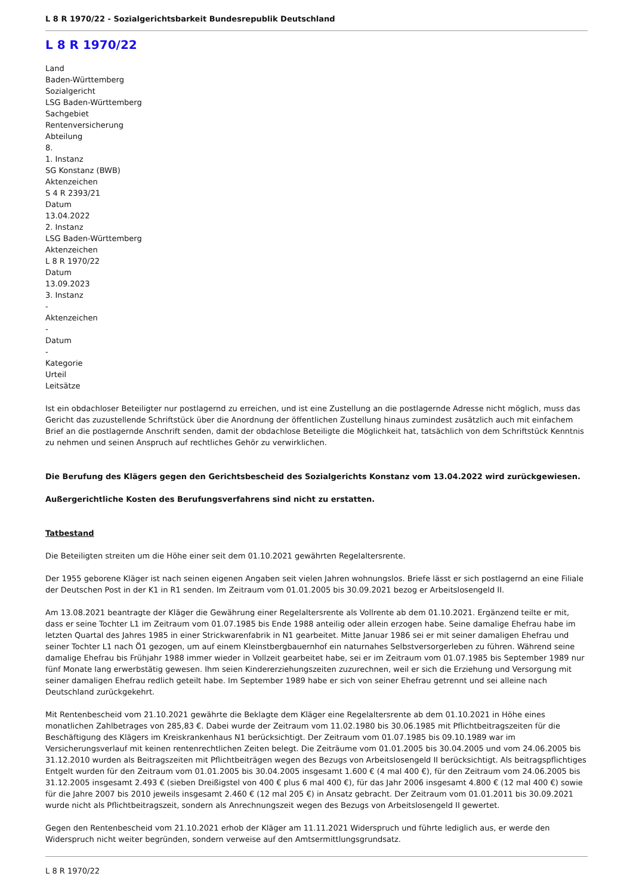L 8 R 1970/22 - Sozialgerichtsbarkeit Bundesrepublik Deutschland
L 8 R 1970/22
Land
Baden-Württemberg
Sozialgericht
LSG Baden-Württemberg
Sachgebiet
Rentenversicherung
Abteilung
8.
1. Instanz
SG Konstanz (BWB)
Aktenzeichen
S 4 R 2393/21
Datum
13.04.2022
2. Instanz
LSG Baden-Württemberg
Aktenzeichen
L 8 R 1970/22
Datum
13.09.2023
3. Instanz
-
Aktenzeichen
-
Datum
-
Kategorie
Urteil
Leitsätze
Ist ein obdachloser Beteiligter nur postlagernd zu erreichen, und ist eine Zustellung an die postlagernde Adresse nicht möglich, muss das Gericht das zuzustellende Schriftstück über die Anordnung der öffentlichen Zustellung hinaus zumindest zusätzlich auch mit einfachem Brief an die postlagernde Anschrift senden, damit der obdachlose Beteiligte die Möglichkeit hat, tatsächlich von dem Schriftstück Kenntnis zu nehmen und seinen Anspruch auf rechtliches Gehör zu verwirklichen.
Die Berufung des Klägers gegen den Gerichtsbescheid des Sozialgerichts Konstanz vom 13.04.2022 wird zurückgewiesen.
Außergerichtliche Kosten des Berufungsverfahrens sind nicht zu erstatten.
Tatbestand
Die Beteiligten streiten um die Höhe einer seit dem 01.10.2021 gewährten Regelaltersrente.
Der 1955 geborene Kläger ist nach seinen eigenen Angaben seit vielen Jahren wohnungslos. Briefe lässt er sich postlagernd an eine Filiale der Deutschen Post in der K1 in R1 senden. Im Zeitraum vom 01.01.2005 bis 30.09.2021 bezog er Arbeitslosengeld II.
Am 13.08.2021 beantragte der Kläger die Gewährung einer Regelaltersrente als Vollrente ab dem 01.10.2021. Ergänzend teilte er mit, dass er seine Tochter L1 im Zeitraum vom 01.07.1985 bis Ende 1988 anteilig oder allein erzogen habe. Seine damalige Ehefrau habe im letzten Quartal des Jahres 1985 in einer Strickwarenfabrik in N1 gearbeitet. Mitte Januar 1986 sei er mit seiner damaligen Ehefrau und seiner Tochter L1 nach Ö1 gezogen, um auf einem Kleinstbergbauernhof ein naturnahes Selbstversorgerleben zu führen. Während seine damalige Ehefrau bis Frühjahr 1988 immer wieder in Vollzeit gearbeitet habe, sei er im Zeitraum vom 01.07.1985 bis September 1989 nur fünf Monate lang erwerbstätig gewesen. Ihm seien Kindererziehungszeiten zuzurechnen, weil er sich die Erziehung und Versorgung mit seiner damaligen Ehefrau redlich geteilt habe. Im September 1989 habe er sich von seiner Ehefrau getrennt und sei alleine nach Deutschland zurückgekehrt.
Mit Rentenbescheid vom 21.10.2021 gewährte die Beklagte dem Kläger eine Regelaltersrente ab dem 01.10.2021 in Höhe eines monatlichen Zahlbetrages von 285,83 €. Dabei wurde der Zeitraum vom 11.02.1980 bis 30.06.1985 mit Pflichtbeitragszeiten für die Beschäftigung des Klägers im Kreiskrankenhaus N1 berücksichtigt. Der Zeitraum vom 01.07.1985 bis 09.10.1989 war im Versicherungsverlauf mit keinen rentenrechtlichen Zeiten belegt. Die Zeiträume vom 01.01.2005 bis 30.04.2005 und vom 24.06.2005 bis 31.12.2010 wurden als Beitragszeiten mit Pflichtbeiträgen wegen des Bezugs von Arbeitslosengeld II berücksichtigt. Als beitragspflichtiges Entgelt wurden für den Zeitraum vom 01.01.2005 bis 30.04.2005 insgesamt 1.600 € (4 mal 400 €), für den Zeitraum vom 24.06.2005 bis 31.12.2005 insgesamt 2.493 € (sieben Dreißigstel von 400 € plus 6 mal 400 €), für das Jahr 2006 insgesamt 4.800 € (12 mal 400 €) sowie für die Jahre 2007 bis 2010 jeweils insgesamt 2.460 € (12 mal 205 €) in Ansatz gebracht. Der Zeitraum vom 01.01.2011 bis 30.09.2021 wurde nicht als Pflichtbeitragszeit, sondern als Anrechnungszeit wegen des Bezugs von Arbeitslosengeld II gewertet.
Gegen den Rentenbescheid vom 21.10.2021 erhob der Kläger am 11.11.2021 Widerspruch und führte lediglich aus, er werde den Widerspruch nicht weiter begründen, sondern verweise auf den Amtsermittlungsgrundsatz.
L 8 R 1970/22